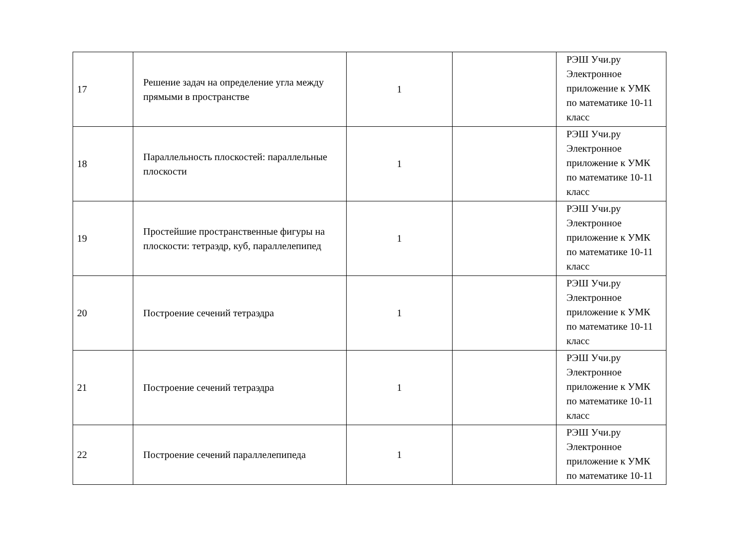| 17 | Решение задач на определение угла между прямыми в пространстве | 1 | | РЭШ Учи.ру Электронное приложение к УМК по математике 10-11 класс |
| 18 | Параллельность плоскостей: параллельные плоскости | 1 | | РЭШ Учи.ру Электронное приложение к УМК по математике 10-11 класс |
| 19 | Простейшие пространственные фигуры на плоскости: тетраэдр, куб, параллелепипед | 1 | | РЭШ Учи.ру Электронное приложение к УМК по математике 10-11 класс |
| 20 | Построение сечений тетраэдра | 1 | | РЭШ Учи.ру Электронное приложение к УМК по математике 10-11 класс |
| 21 | Построение сечений тетраэдра | 1 | | РЭШ Учи.ру Электронное приложение к УМК по математике 10-11 класс |
| 22 | Построение сечений параллелепипеда | 1 | | РЭШ Учи.ру Электронное приложение к УМК по математике 10-11 |